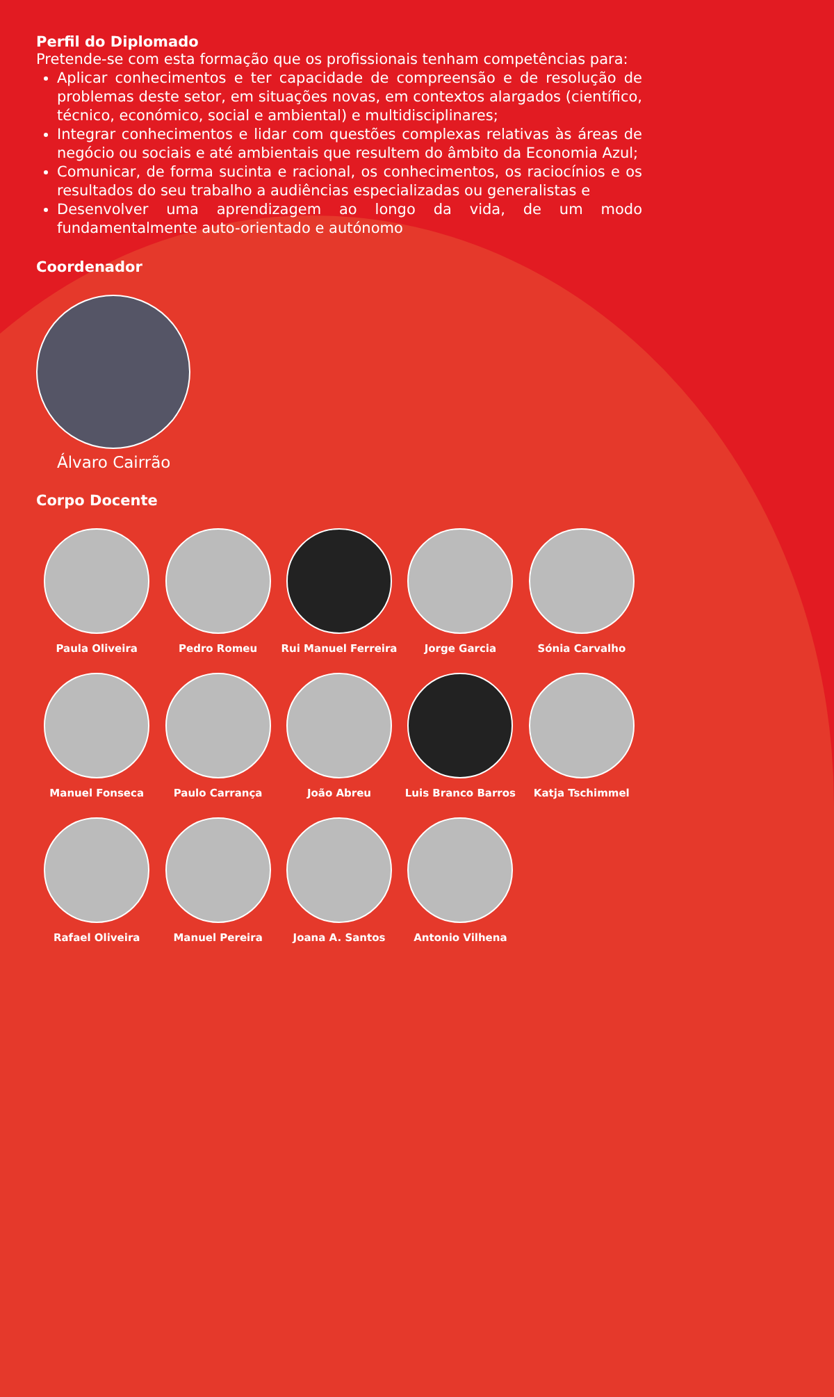Perfil do Diplomado
Pretende-se com esta formação que os profissionais tenham competências para:
Aplicar conhecimentos e ter capacidade de compreensão e de resolução de problemas deste setor, em situações novas, em contextos alargados (científico, técnico, económico, social e ambiental) e multidisciplinares;
Integrar conhecimentos e lidar com questões complexas relativas às áreas de negócio ou sociais e até ambientais que resultem do âmbito da Economia Azul;
Comunicar, de forma sucinta e racional, os conhecimentos, os raciocínios e os resultados do seu trabalho a audiências especializadas ou generalistas e
Desenvolver uma aprendizagem ao longo da vida, de um modo fundamentalmente auto-orientado e autónomo
Coordenador
Álvaro Cairrão
Corpo Docente
Paula Oliveira
Pedro Romeu
Rui Manuel Ferreira
Jorge Garcia
Sónia Carvalho
Manuel Fonseca
Paulo Carrança
João Abreu
Luis Branco Barros
Katja Tschimmel
Rafael Oliveira
Manuel Pereira
Joana A. Santos
Antonio Vilhena